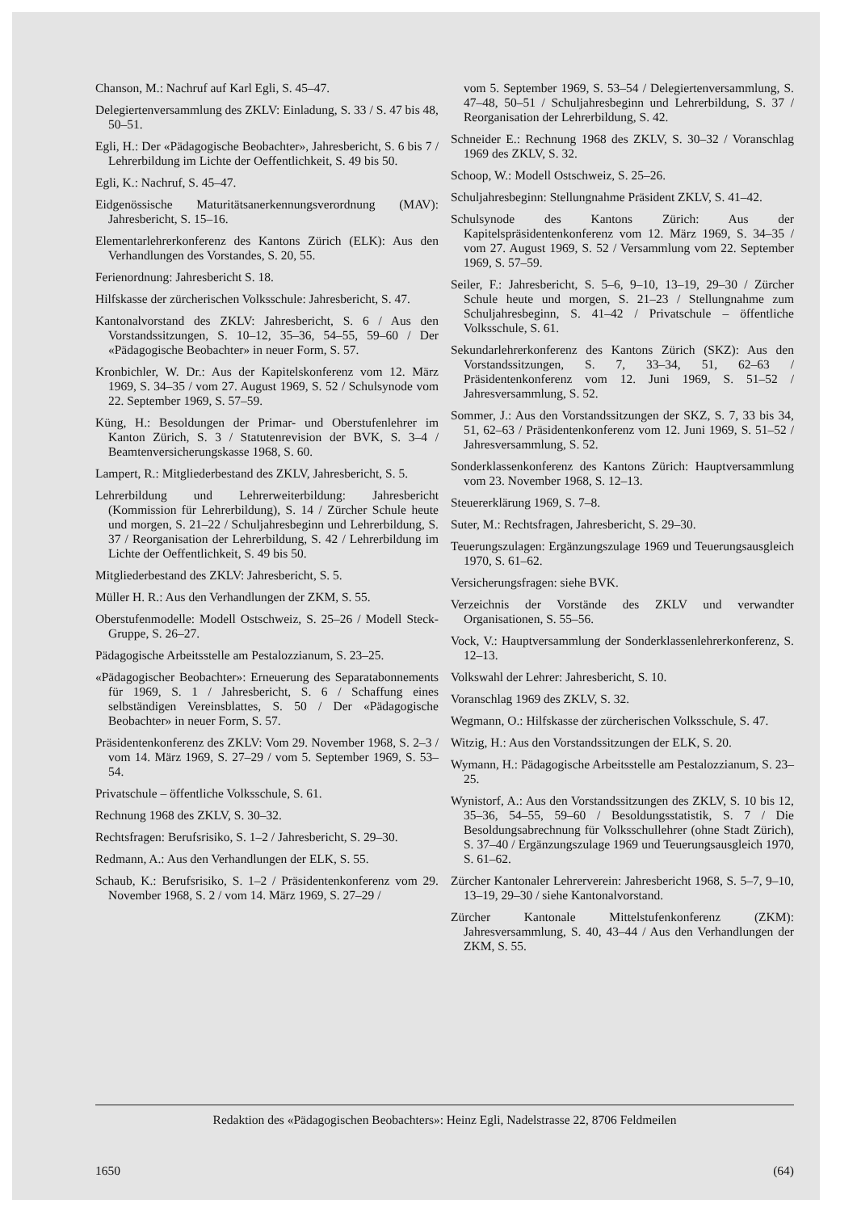Chanson, M.: Nachruf auf Karl Egli, S. 45–47.
Delegiertenversammlung des ZKLV: Einladung, S. 33 / S. 47 bis 48, 50–51.
Egli, H.: Der «Pädagogische Beobachter», Jahresbericht, S. 6 bis 7 / Lehrerbildung im Lichte der Oeffentlichkeit, S. 49 bis 50.
Egli, K.: Nachruf, S. 45–47.
Eidgenössische Maturitätsanerkennungsverordnung (MAV): Jahresbericht, S. 15–16.
Elementarlehrerkonferenz des Kantons Zürich (ELK): Aus den Verhandlungen des Vorstandes, S. 20, 55.
Ferienordnung: Jahresbericht S. 18.
Hilfskasse der zürcherischen Volksschule: Jahresbericht, S. 47.
Kantonalvorstand des ZKLV: Jahresbericht, S. 6 / Aus den Vorstandssitzungen, S. 10–12, 35–36, 54–55, 59–60 / Der «Pädagogische Beobachter» in neuer Form, S. 57.
Kronbichler, W. Dr.: Aus der Kapitelskonferenz vom 12. März 1969, S. 34–35 / vom 27. August 1969, S. 52 / Schulsynode vom 22. September 1969, S. 57–59.
Küng, H.: Besoldungen der Primar- und Oberstufenlehrer im Kanton Zürich, S. 3 / Statutenrevision der BVK, S. 3–4 / Beamtenversicherungskasse 1968, S. 60.
Lampert, R.: Mitgliederbestand des ZKLV, Jahresbericht, S. 5.
Lehrerbildung und Lehrerweiterbildung: Jahresbericht (Kommission für Lehrerbildung), S. 14 / Zürcher Schule heute und morgen, S. 21–22 / Schuljahresbeginn und Lehrerbildung, S. 37 / Reorganisation der Lehrerbildung, S. 42 / Lehrerbildung im Lichte der Oeffentlichkeit, S. 49 bis 50.
Mitgliederbestand des ZKLV: Jahresbericht, S. 5.
Müller H. R.: Aus den Verhandlungen der ZKM, S. 55.
Oberstufenmodelle: Modell Ostschweiz, S. 25–26 / Modell Steck-Gruppe, S. 26–27.
Pädagogische Arbeitsstelle am Pestalozzianum, S. 23–25.
«Pädagogischer Beobachter»: Erneuerung des Separatabonnements für 1969, S. 1 / Jahresbericht, S. 6 / Schaffung eines selbständigen Vereinsblattes, S. 50 / Der «Pädagogische Beobachter» in neuer Form, S. 57.
Präsidentenkonferenz des ZKLV: Vom 29. November 1968, S. 2–3 / vom 14. März 1969, S. 27–29 / vom 5. September 1969, S. 53–54.
Privatschule – öffentliche Volksschule, S. 61.
Rechnung 1968 des ZKLV, S. 30–32.
Rechtsfragen: Berufsrisiko, S. 1–2 / Jahresbericht, S. 29–30.
Redmann, A.: Aus den Verhandlungen der ELK, S. 55.
Schaub, K.: Berufsrisiko, S. 1–2 / Präsidentenkonferenz vom 29. November 1968, S. 2 / vom 14. März 1969, S. 27–29 /
vom 5. September 1969, S. 53–54 / Delegiertenversammlung, S. 47–48, 50–51 / Schuljahresbeginn und Lehrerbildung, S. 37 / Reorganisation der Lehrerbildung, S. 42.
Schneider E.: Rechnung 1968 des ZKLV, S. 30–32 / Voranschlag 1969 des ZKLV, S. 32.
Schoop, W.: Modell Ostschweiz, S. 25–26.
Schuljahresbeginn: Stellungnahme Präsident ZKLV, S. 41–42.
Schulsynode des Kantons Zürich: Aus der Kapitelspräsidentenkonferenz vom 12. März 1969, S. 34–35 / vom 27. August 1969, S. 52 / Versammlung vom 22. September 1969, S. 57–59.
Seiler, F.: Jahresbericht, S. 5–6, 9–10, 13–19, 29–30 / Zürcher Schule heute und morgen, S. 21–23 / Stellungnahme zum Schuljahresbeginn, S. 41–42 / Privatschule – öffentliche Volksschule, S. 61.
Sekundarlehrerkonferenz des Kantons Zürich (SKZ): Aus den Vorstandssitzungen, S. 7, 33–34, 51, 62–63 / Präsidentenkonferenz vom 12. Juni 1969, S. 51–52 / Jahresversammlung, S. 52.
Sommer, J.: Aus den Vorstandssitzungen der SKZ, S. 7, 33 bis 34, 51, 62–63 / Präsidentenkonferenz vom 12. Juni 1969, S. 51–52 / Jahresversammlung, S. 52.
Sonderklassenkonferenz des Kantons Zürich: Hauptversammlung vom 23. November 1968, S. 12–13.
Steuererklärung 1969, S. 7–8.
Suter, M.: Rechtsfragen, Jahresbericht, S. 29–30.
Teuerungszulagen: Ergänzungszulage 1969 und Teuerungsausgleich 1970, S. 61–62.
Versicherungsfragen: siehe BVK.
Verzeichnis der Vorstände des ZKLV und verwandter Organisationen, S. 55–56.
Vock, V.: Hauptversammlung der Sonderklassenlehrerkonferenz, S. 12–13.
Volkswahl der Lehrer: Jahresbericht, S. 10.
Voranschlag 1969 des ZKLV, S. 32.
Wegmann, O.: Hilfskasse der zürcherischen Volksschule, S. 47.
Witzig, H.: Aus den Vorstandssitzungen der ELK, S. 20.
Wymann, H.: Pädagogische Arbeitsstelle am Pestalozzianum, S. 23–25.
Wynistorf, A.: Aus den Vorstandssitzungen des ZKLV, S. 10 bis 12, 35–36, 54–55, 59–60 / Besoldungsstatistik, S. 7 / Die Besoldungsabrechnung für Volksschullehrer (ohne Stadt Zürich), S. 37–40 / Ergänzungszulage 1969 und Teuerungsausgleich 1970, S. 61–62.
Zürcher Kantonaler Lehrerverein: Jahresbericht 1968, S. 5–7, 9–10, 13–19, 29–30 / siehe Kantonalvorstand.
Zürcher Kantonale Mittelstufenkonferenz (ZKM): Jahresversammlung, S. 40, 43–44 / Aus den Verhandlungen der ZKM, S. 55.
Redaktion des «Pädagogischen Beobachters»: Heinz Egli, Nadelstrasse 22, 8706 Feldmeilen
1650 (64)